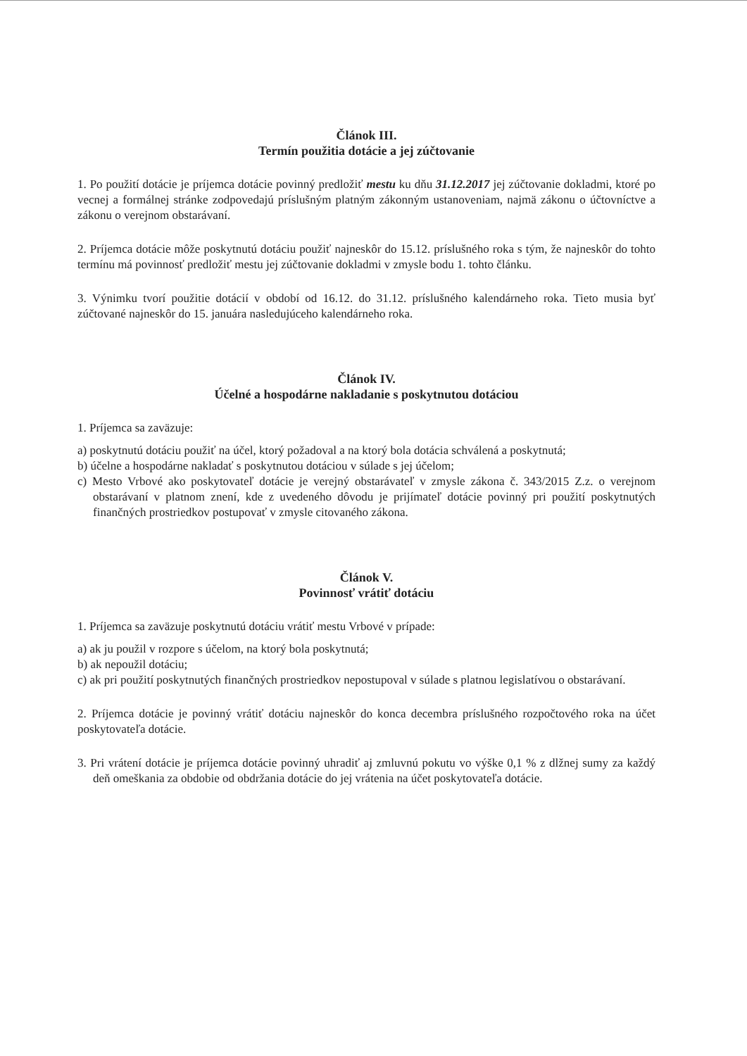Článok III.
Termín použitia dotácie a jej zúčtovanie
1. Po použití dotácie je príjemca dotácie povinný predložiť mestu ku dňu 31.12.2017 jej zúčtovanie dokladmi, ktoré po vecnej a formálnej stránke zodpovedajú príslušným platným zákonným ustanoveniam, najmä zákonu o účtovníctve a zákonu o verejnom obstarávaní.
2. Príjemca dotácie môže poskytnutú dotáciu použiť najneskôr do 15.12. príslušného roka s tým, že najneskôr do tohto termínu má povinnosť predložiť mestu jej zúčtovanie dokladmi v zmysle bodu 1. tohto článku.
3. Výnimku tvorí použitie dotácií v období od 16.12. do 31.12. príslušného kalendárneho roka. Tieto musia byť zúčtované najneskôr do 15. januára nasledujúceho kalendárneho roka.
Článok IV.
Účelné a hospodárne nakladanie s poskytnutou dotáciou
1. Príjemca sa zaväzuje:
a) poskytnutú dotáciu použiť na účel, ktorý požadoval a na ktorý bola dotácia schválená a poskytnutá;
b) účelne a hospodárne nakladať s poskytnutou dotáciou v súlade s jej účelom;
c) Mesto Vrbové ako poskytovateľ dotácie je verejný obstarávateľ v zmysle zákona č. 343/2015 Z.z. o verejnom obstarávaní v platnom znení, kde z uvedeného dôvodu je prijímateľ dotácie povinný pri použití poskytnutých finančných prostriedkov postupovať v zmysle citovaného zákona.
Článok V.
Povinnosť vrátiť dotáciu
1. Príjemca sa zaväzuje poskytnutú dotáciu vrátiť mestu Vrbové v prípade:
a) ak ju použil v rozpore s účelom, na ktorý bola poskytnutá;
b) ak nepoužil dotáciu;
c) ak pri použití poskytnutých finančných prostriedkov nepostupoval v súlade s platnou legislatívou o obstarávaní.
2. Príjemca dotácie je povinný vrátiť dotáciu najneskôr do konca decembra príslušného rozpočtového roka na účet poskytovateľa dotácie.
3. Pri vrátení dotácie je príjemca dotácie povinný uhradiť aj zmluvnú pokutu vo výške 0,1 % z dlžnej sumy za každý deň omeškania za obdobie od obdržania dotácie do jej vrátenia na účet poskytovateľa dotácie.